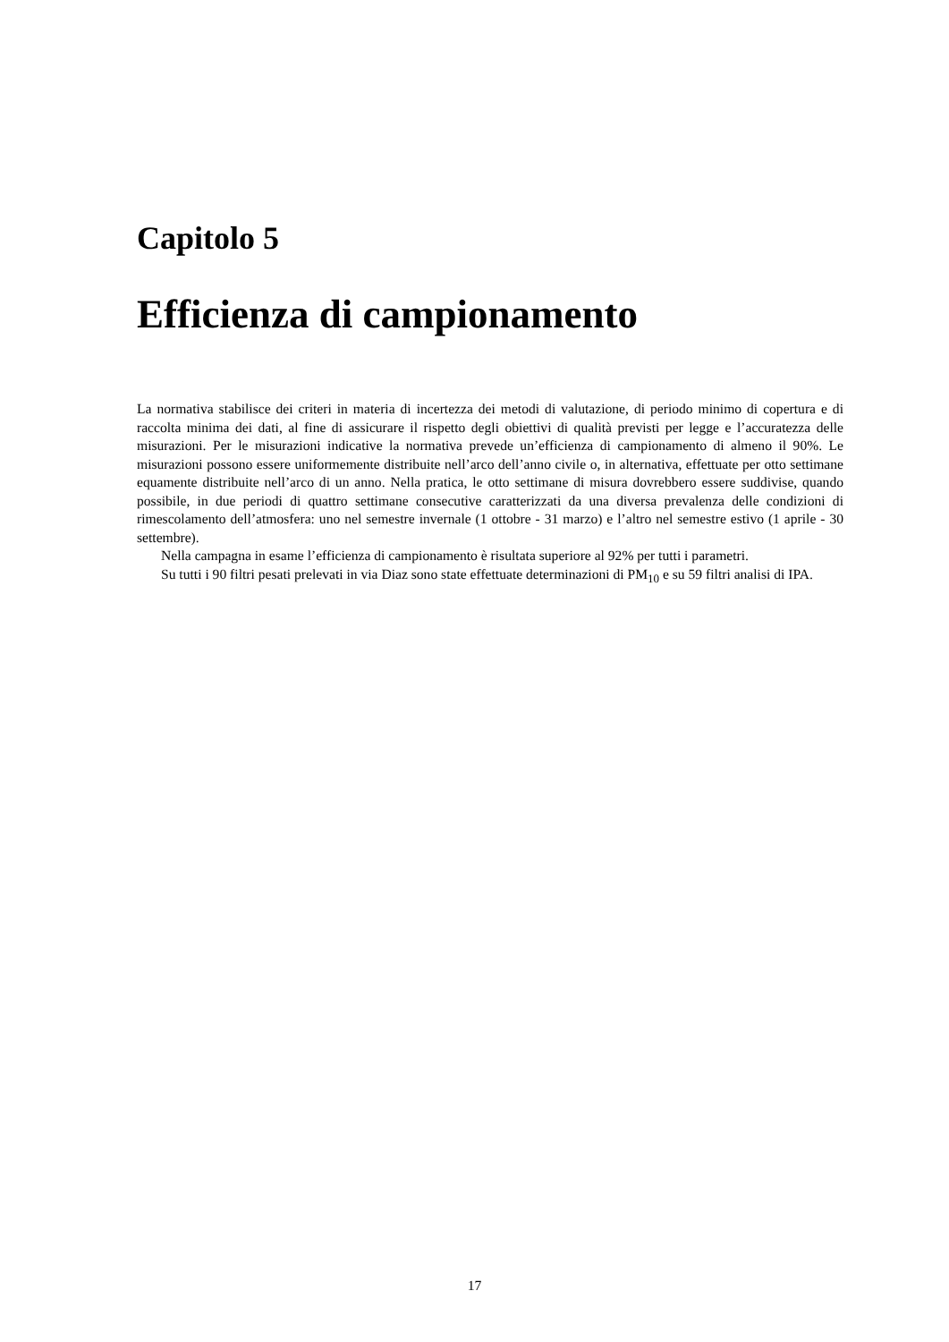Capitolo 5
Efficienza di campionamento
La normativa stabilisce dei criteri in materia di incertezza dei metodi di valutazione, di periodo minimo di copertura e di raccolta minima dei dati, al fine di assicurare il rispetto degli obiettivi di qualità previsti per legge e l’accuratezza delle misurazioni. Per le misurazioni indicative la normativa prevede un’efficienza di campionamento di almeno il 90%. Le misurazioni possono essere uniformemente distribuite nell’arco dell’anno civile o, in alternativa, effettuate per otto settimane equamente distribuite nell’arco di un anno. Nella pratica, le otto settimane di misura dovrebbero essere suddivise, quando possibile, in due periodi di quattro settimane consecutive caratterizzati da una diversa prevalenza delle condizioni di rimescolamento dell’atmosfera: uno nel semestre invernale (1 ottobre - 31 marzo) e l’altro nel semestre estivo (1 aprile - 30 settembre).
Nella campagna in esame l’efficienza di campionamento è risultata superiore al 92% per tutti i parametri.
Su tutti i 90 filtri pesati prelevati in via Diaz sono state effettuate determinazioni di PM<sub>10</sub> e su 59 filtri analisi di IPA.
17